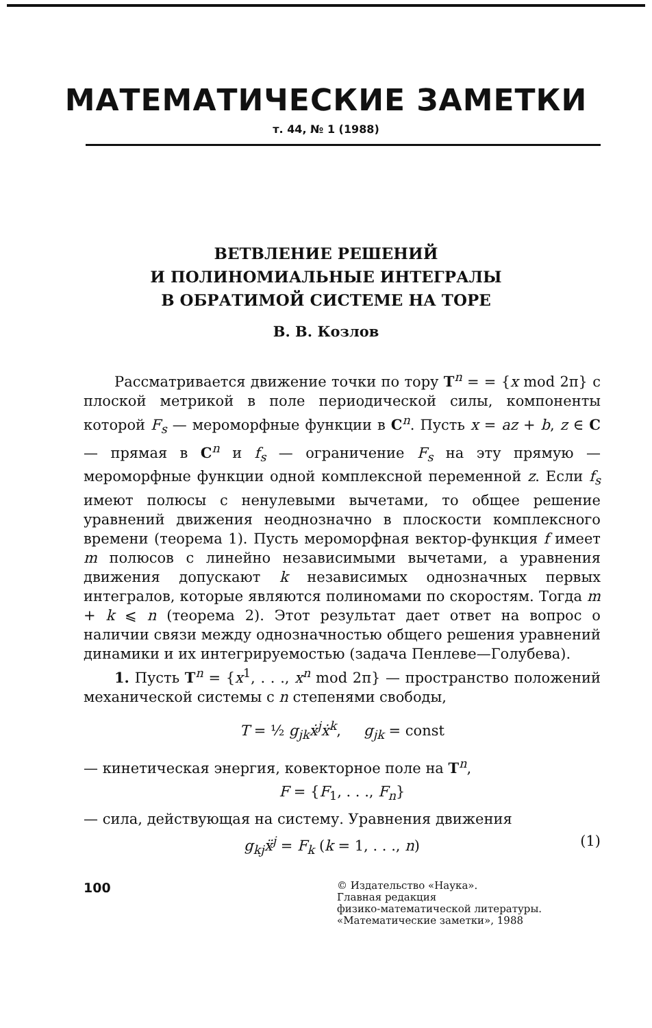МАТЕМАТИЧЕСКИЕ ЗАМЕТКИ
т. 44, № 1 (1988)
ВЕТВЛЕНИЕ РЕШЕНИЙ
И ПОЛИНОМИАЛЬНЫЕ ИНТЕГРАЛЫ
В ОБРАТИМОЙ СИСТЕМЕ НА ТОРЕ
В. В. Козлов
Рассматривается движение точки по тору T<sup>n</sup> = = {x mod 2π} с плоской метрикой в поле периодической силы, компоненты которой F<sub>s</sub> — мероморфные функции в C<sup>n</sup>. Пусть x = az + b, z ∈ C — прямая в C<sup>n</sup> и f<sub>s</sub> — ограничение F<sub>s</sub> на эту прямую — мероморфные функции одной комплексной переменной z. Если f<sub>s</sub> имеют полюсы с ненулевыми вычетами, то общее решение уравнений движения неоднозначно в плоскости комплексного времени (теорема 1). Пусть мероморфная вектор-функция f имеет m полюсов с линейно независимыми вычетами, а уравнения движения допускают k независимых однозначных первых интегралов, которые являются полиномами по скоростям. Тогда m + k ⩽ n (теорема 2). Этот результат дает ответ на вопрос о наличии связи между однозначностью общего решения уравнений динамики и их интегрируемостью (задача Пенлеве—Голубева).
1. Пусть T<sup>n</sup> = {x<sup>1</sup>, . . ., x<sup>n</sup> mod 2π} — пространство положений механической системы с n степенями свободы,
T = ½ g<sub>jk</sub>ẋ<sup>j</sup>ẋ<sup>k</sup>, g<sub>jk</sub> = const
— кинетическая энергия, ковекторное поле на T<sup>n</sup>,
F = {F<sub>1</sub>, . . ., F<sub>n</sub>}
— сила, действующая на систему. Уравнения движения
g<sub>kj</sub>ẍ<sup>j</sup> = F<sub>k</sub> (k = 1, . . ., n) (1)
100
© Издательство «Наука».
Главная редакция
физико-математической литературы.
«Математические заметки», 1988